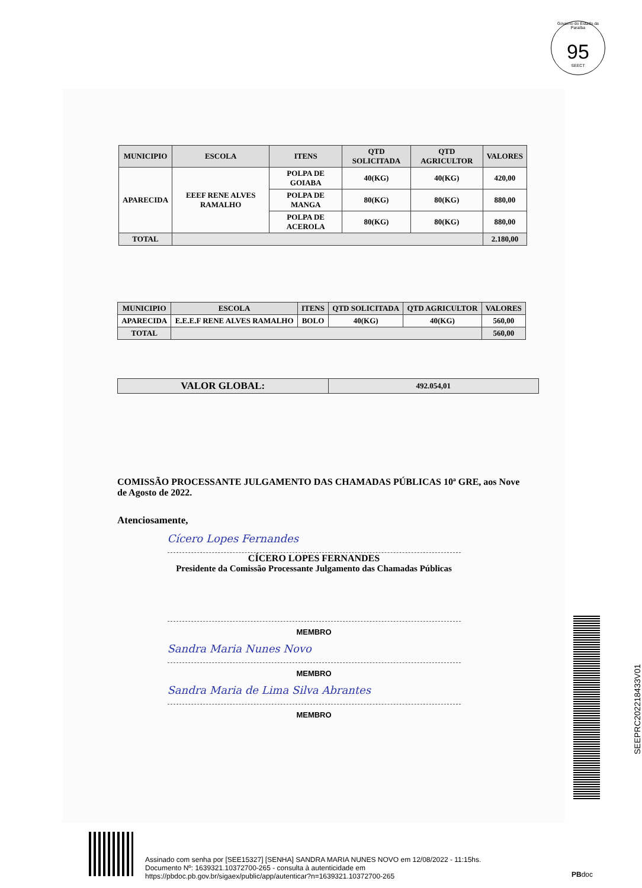Governo do Estado da Paraíba
95
SEECT
| MUNICIPIO | ESCOLA | ITENS | QTD SOLICITADA | QTD AGRICULTOR | VALORES |
| --- | --- | --- | --- | --- | --- |
| APARECIDA | EEEF RENE ALVES RAMALHO | POLPA DE GOIABA | 40(KG) | 40(KG) | 420,00 |
| | | POLPA DE MANGA | 80(KG) | 80(KG) | 880,00 |
| | | POLPA DE ACEROLA | 80(KG) | 80(KG) | 880,00 |
| TOTAL | | | | | 2.180,00 |
| MUNICIPIO | ESCOLA | ITENS | QTD SOLICITADA | QTD AGRICULTOR | VALORES |
| --- | --- | --- | --- | --- | --- |
| APARECIDA | E.E.E.F RENE ALVES RAMALHO | BOLO | 40(KG) | 40(KG) | 560,00 |
| TOTAL | | | | | 560,00 |
| VALOR GLOBAL: | 492.054,01 |
COMISSÃO PROCESSANTE JULGAMENTO DAS CHAMADAS PÚBLICAS 10ª GRE, aos Nove de Agosto de 2022.
Atenciosamente,
Cícero Lopes Fernandes
CÍCERO LOPES FERNANDES
Presidente da Comissão Processante Julgamento das Chamadas Públicas
MEMBRO
Sandra Maria Nunes Novo
MEMBRO
Sandra Maria de Lima Silva Abrantes
MEMBRO
SEEPRC202218433V01
Assinado com senha por [SEE15327] [SENHA] SANDRA MARIA NUNES NOVO em 12/08/2022 - 11:15hs.
Documento Nº: 1639321.10372700-265 - consulta à autenticidade em
https://pbdoc.pb.gov.br/sigaex/public/app/autenticar?n=1639321.10372700-265
PBdoc